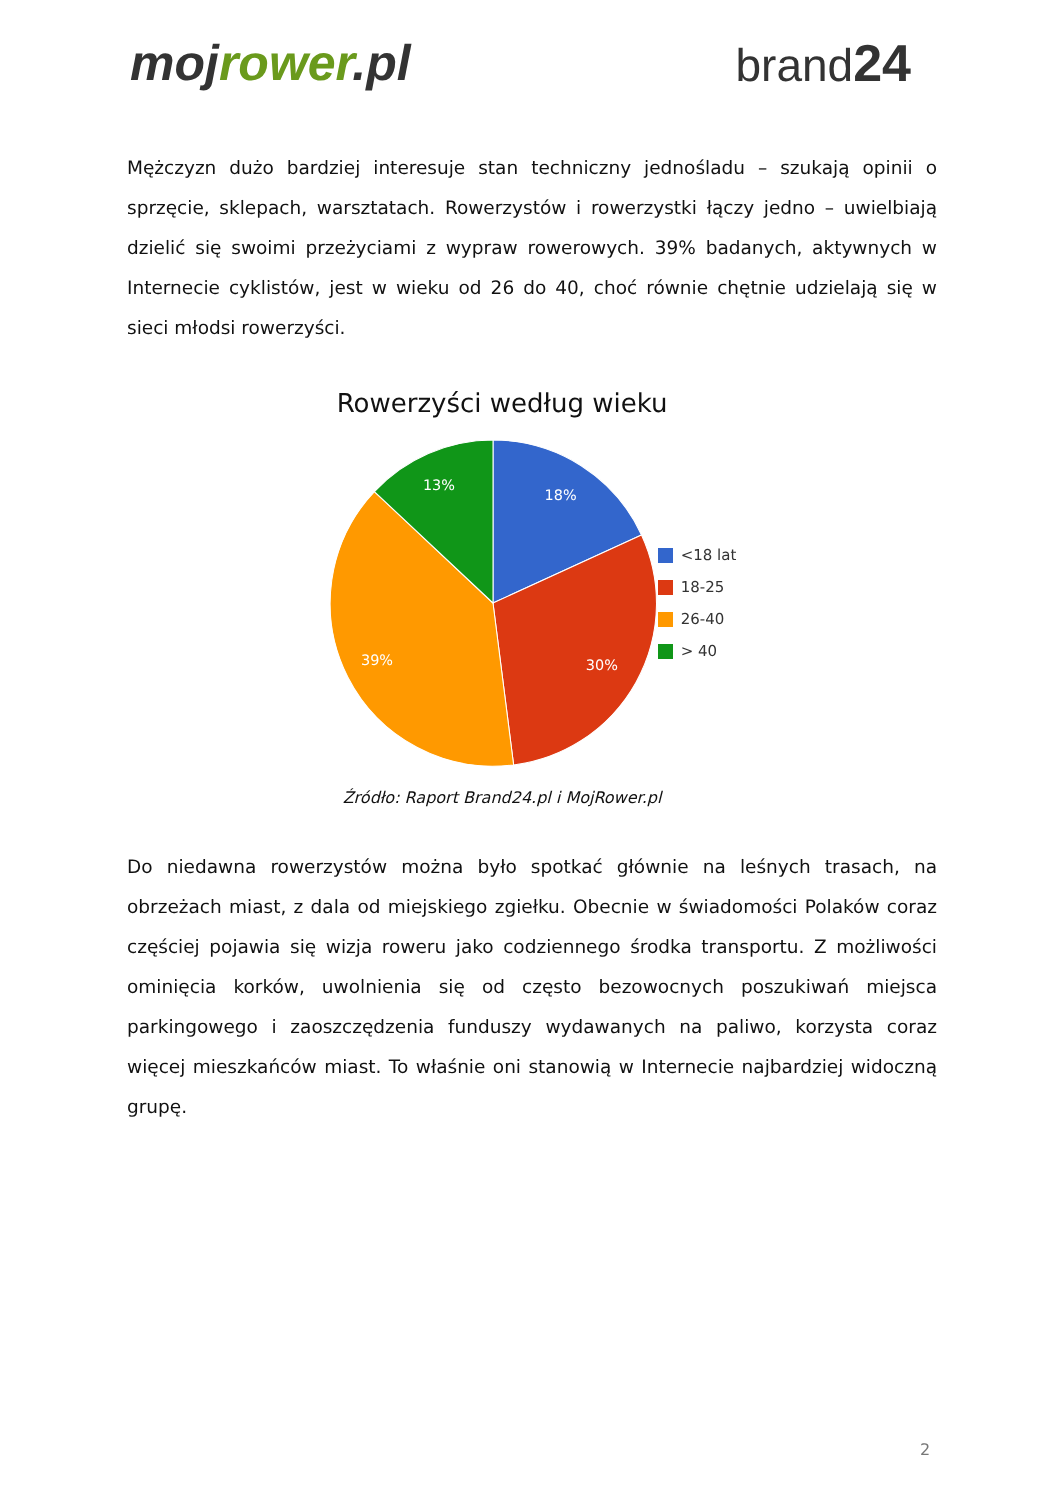mojrower.pl brand24
Mężczyzn dużo bardziej interesuje stan techniczny jednośladu – szukają opinii o sprzęcie, sklepach, warsztatach. Rowerzystów i rowerzystki łączy jedno – uwielbiają dzielić się swoimi przeżyciami z wypraw rowerowych. 39% badanych, aktywnych w Internecie cyklistów, jest w wieku od 26 do 40, choć równie chętnie udzielają się w sieci młodsi rowerzyści.
Rowerzyści według wieku
18%
30%
39%
13%
<18 lat
18-25
26-40
> 40
Źródło: Raport Brand24.pl i MojRower.pl
Do niedawna rowerzystów można było spotkać głównie na leśnych trasach, na obrzeżach miast, z dala od miejskiego zgiełku. Obecnie w świadomości Polaków coraz częściej pojawia się wizja roweru jako codziennego środka transportu. Z możliwości ominięcia korków, uwolnienia się od często bezowocnych poszukiwań miejsca parkingowego i zaoszczędzenia funduszy wydawanych na paliwo, korzysta coraz więcej mieszkańców miast. To właśnie oni stanowią w Internecie najbardziej widoczną grupę.
2